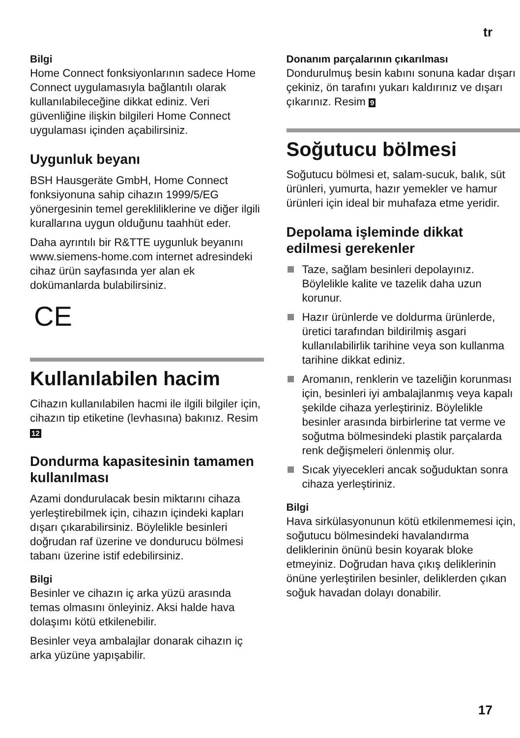tr
Bilgi
Home Connect fonksiyonlarının sadece Home Connect uygulamasıyla bağlantılı olarak kullanılabileceğine dikkat ediniz. Veri güvenliğine ilişkin bilgileri Home Connect uygulaması içinden açabilirsiniz.
Uygunluk beyanı
BSH Hausgeräte GmbH, Home Connect fonksiyonuna sahip cihazın 1999/5/EG yönergesinin temel gerekliliklerine ve diğer ilgili kurallarına uygun olduğunu taahhüt eder.
Daha ayrıntılı bir R&TTE uygunluk beyanını www.siemens-home.com internet adresindeki cihaz ürün sayfasında yer alan ek dokümanlarda bulabilirsiniz.
CE
Kullanılabilen hacim
Cihazın kullanılabilen hacmi ile ilgili bilgiler için, cihazın tip etiketine (levhasına) bakınız. Resim 12
Dondurma kapasitesinin tamamen kullanılması
Azami dondurulacak besin miktarını cihaza yerleştirebilmek için, cihazın içindeki kapları dışarı çıkarabilirsiniz. Böylelikle besinleri doğrudan raf üzerine ve dondurucu bölmesi tabanı üzerine istif edebilirsiniz.
Bilgi
Besinler ve cihazın iç arka yüzü arasında temas olmasını önleyiniz. Aksi halde hava dolaşımı kötü etkilenebilir.
Besinler veya ambalajlar donarak cihazın iç arka yüzüne yapışabilir.
Donanım parçalarının çıkarılması
Dondurulmuş besin kabını sonuna kadar dışarı çekiniz, ön tarafını yukarı kaldırınız ve dışarı çıkarınız. Resim 9
Soğutucu bölmesi
Soğutucu bölmesi et, salam-sucuk, balık, süt ürünleri, yumurta, hazır yemekler ve hamur ürünleri için ideal bir muhafaza etme yeridir.
Depolama işleminde dikkat edilmesi gerekenler
Taze, sağlam besinleri depolayınız. Böylelikle kalite ve tazelik daha uzun korunur.
Hazır ürünlerde ve doldurma ürünlerde, üretici tarafından bildirilmiş asgari kullanılabilirlik tarihine veya son kullanma tarihine dikkat ediniz.
Aromanın, renklerin ve tazeliğin korunması için, besinleri iyi ambalajlanmış veya kapalı şekilde cihaza yerleştiriniz. Böylelikle besinler arasında birbirlerine tat verme ve soğutma bölmesindeki plastik parçalarda renk değişmeleri önlenmiş olur.
Sıcak yiyecekleri ancak soğuduktan sonra cihaza yerleştiriniz.
Bilgi
Hava sirkülasyonunun kötü etkilenmemesi için, soğutucu bölmesindeki havalandırma deliklerinin önünü besin koyarak bloke etmeyiniz. Doğrudan hava çıkış deliklerinin önüne yerleştirilen besinler, deliklerden çıkan soğuk havadan dolayı donabilir.
17